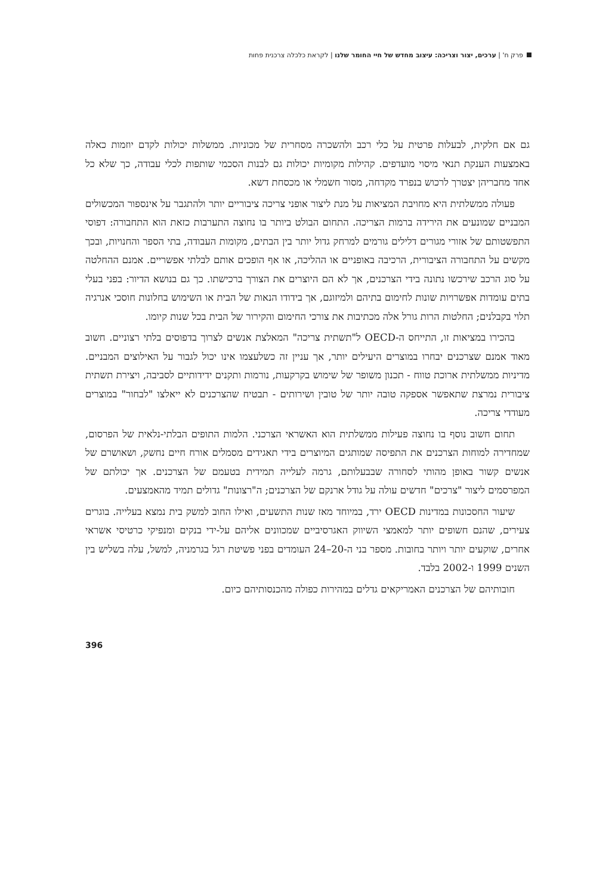פרק ח' | ערכים, יצור וצריכה: עיצוב מחדש של חיי החומר שלנו | לקראת כלכלה צרכנית פחות
גם אם חלקית, לבעלות פרטית על כלי רכב ולהשכרה מסחרית של מכוניות. ממשלות יכולות לקדם יוזמות כאלה באמצעות הענקת תנאי מיסוי מועדפים. קהילות מקומיות יכולות גם לבנות הסכמי שותפות לכלי עבודה, כך שלא כל אחד מחבריהן יצטרך לרכוש בנפרד מקדחה, מסור חשמלי או מכסחת דשא.
פעולה ממשלתית היא מחויבת המציאות על מנת ליצור אופני צריכה ציבוריים יותר ולהתגבר על אינספור המכשולים המבניים שמונעים את הירידה ברמות הצריכה. התחום הבולט ביותר בו נחוצה התערבות כזאת הוא התחבורה: דפוסי התפשטותם של אזורי מגורים דלילים גורמים למרחק גדול יותר בין הבתים, מקומות העבודה, בתי הספר והחנויות, ובכך מקשים על התחבורה הציבורית, הרכיבה באופניים או ההליכה, או אף הופכים אותם לבלתי אפשריים. אמנם ההחלטה על סוג הרכב שירכשו נתונה בידי הצרכנים, אך לא הם היוצרים את הצורך ברכישתו. כך גם בנושא הדיור: בפני בעלי בתים עומדות אפשרויות שונות לחימום בתיהם ולמיזוגם, אך בידודו הנאות של הבית או השימוש בחלונות חוסכי אנרגיה תלוי בקבלנים; החלטות הרות גורל אלה מכתיבות את צורכי החימום והקירור של הבית בכל שנות קיומו.
בהכירו במציאות זו, התייחס ה-OECD ל"תשתית צריכה" המאלצת אנשים לצרוך בדפוסים בלתי רצוניים. חשוב מאוד אמנם שצרכנים יבחרו במוצרים היעילים יותר, אך עניין זה כשלעצמו אינו יכול לגבור על האילוצים המבניים. מדיניות ממשלתית ארוכת טווח - תכנון משופר של שימוש בקרקעות, נורמות ותקנים ידידותיים לסביבה, ויצירת תשתית ציבורית נמרצת שתאפשר אספקה טובה יותר של טובין ושירותים - תבטיח שהצרכנים לא ייאלצו "לבחור" במוצרים מעודדי צריכה.
תחום חשוב נוסף בו נחוצה פעילות ממשלתית הוא האשראי הצרכני. הלמות התופים הבלתי-נלאית של הפרסום, שמחדירה למוחות הצרכנים את התפיסה שמותגים המיוצרים בידי תאגידים מסמלים אורח חיים נחשק, ושאושרם של אנשים קשור באופן מהותי לסחורה שבבעלותם, גרמה לעלייה תמידית בטעמם של הצרכנים. אך יכולתם של המפרסמים ליצור "צרכים" חדשים עולה על גודל ארנקם של הצרכנים; ה"רצונות" גדולים תמיד מהאמצעים.
שיעור החסכונות במדינות OECD ירד, במיוחד מאז שנות התשעים, ואילו החוב למשק בית נמצא בעלייה. בוגרים צעירים, שהנם חשופים יותר למאמצי השיווק האגרסיביים שמכוונים אליהם על-ידי בנקים ומנפיקי כרטיסי אשראי אחרים, שוקעים יותר ויותר בחובות. מספר בני ה-20–24 העומדים בפני פשיטת רגל בגרמניה, למשל, עלה בשליש בין השנים 1999 ו-2002 בלבד.
חובותיהם של הצרכנים האמריקאים גדלים במהירות כפולה מהכנסותיהם כיום.
396